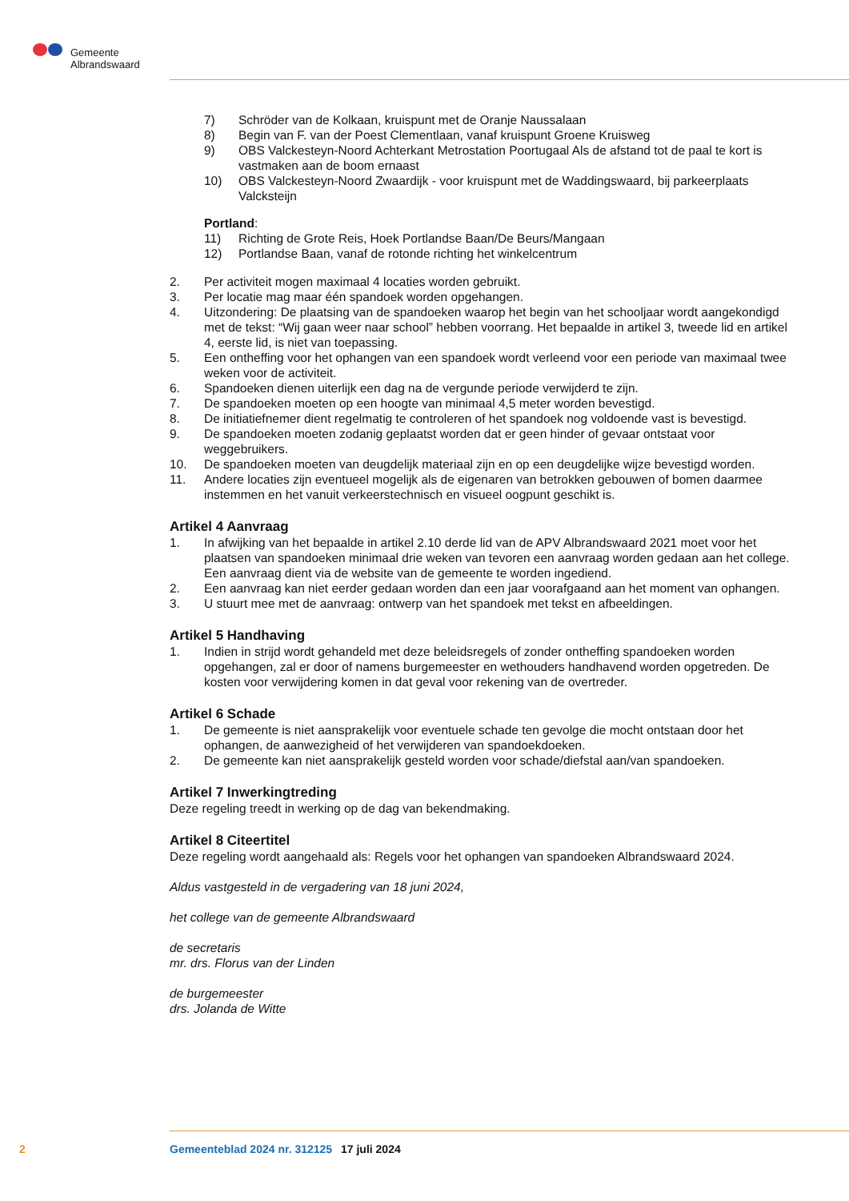Gemeente
Albrandswaard
7) Schröder van de Kolkaan, kruispunt met de Oranje Naussalaan
8) Begin van F. van der Poest Clementlaan, vanaf kruispunt Groene Kruisweg
9) OBS Valckesteyn-Noord Achterkant Metrostation Poortugaal Als de afstand tot de paal te kort is vastmaken aan de boom ernaast
10) OBS Valckesteyn-Noord Zwaardijk - voor kruispunt met de Waddingswaard, bij parkeerplaats Valcksteijn
Portland:
11) Richting de Grote Reis, Hoek Portlandse Baan/De Beurs/Mangaan
12) Portlandse Baan, vanaf de rotonde richting het winkelcentrum
2. Per activiteit mogen maximaal 4 locaties worden gebruikt.
3. Per locatie mag maar één spandoek worden opgehangen.
4. Uitzondering: De plaatsing van de spandoeken waarop het begin van het schooljaar wordt aange­kondigd met de tekst: “Wij gaan weer naar school” hebben voorrang. Het bepaalde in artikel 3, tweede lid en artikel 4, eerste lid, is niet van toepassing.
5. Een ontheffing voor het ophangen van een spandoek wordt verleend voor een periode van maximaal twee weken voor de activiteit.
6. Spandoeken dienen uiterlijk een dag na de vergunde periode verwijderd te zijn.
7. De spandoeken moeten op een hoogte van minimaal 4,5 meter worden bevestigd.
8. De initiatiefnemer dient regelmatig te controleren of het spandoek nog voldoende vast is bevestigd.
9. De spandoeken moeten zodanig geplaatst worden dat er geen hinder of gevaar ontstaat voor weggebruikers.
10. De spandoeken moeten van deugdelijk materiaal zijn en op een deugdelijke wijze bevestigd worden.
11. Andere locaties zijn eventueel mogelijk als de eigenaren van betrokken gebouwen of bomen daarmee instemmen en het vanuit verkeerstechnisch en visueel oogpunt geschikt is.
Artikel 4 Aanvraag
1. In afwijking van het bepaalde in artikel 2.10 derde lid van de APV Albrandswaard 2021 moet voor het plaatsen van spandoeken minimaal drie weken van tevoren een aanvraag worden gedaan aan het college. Een aanvraag dient via de website van de gemeente te worden ingediend.
2. Een aanvraag kan niet eerder gedaan worden dan een jaar voorafgaand aan het moment van ophangen.
3. U stuurt mee met de aanvraag: ontwerp van het spandoek met tekst en afbeeldingen.
Artikel 5 Handhaving
1. Indien in strijd wordt gehandeld met deze beleidsregels of zonder ontheffing spandoeken worden opgehangen, zal er door of namens burgemeester en wethouders handhavend worden opgetreden. De kosten voor verwijdering komen in dat geval voor rekening van de overtreder.
Artikel 6 Schade
1. De gemeente is niet aansprakelijk voor eventuele schade ten gevolge die mocht ontstaan door het ophangen, de aanwezigheid of het verwijderen van spandoekdoeken.
2. De gemeente kan niet aansprakelijk gesteld worden voor schade/diefstal aan/van spandoeken.
Artikel 7 Inwerkingtreding
Deze regeling treedt in werking op de dag van bekendmaking.
Artikel 8 Citeertitel
Deze regeling wordt aangehaald als: Regels voor het ophangen van spandoeken Albrandswaard 2024.
Aldus vastgesteld in de vergadering van 18 juni 2024,
het college van de gemeente Albrandswaard
de secretaris
mr. drs. Florus van der Linden
de burgemeester
drs. Jolanda de Witte
2 Gemeenteblad 2024 nr. 312125 17 juli 2024